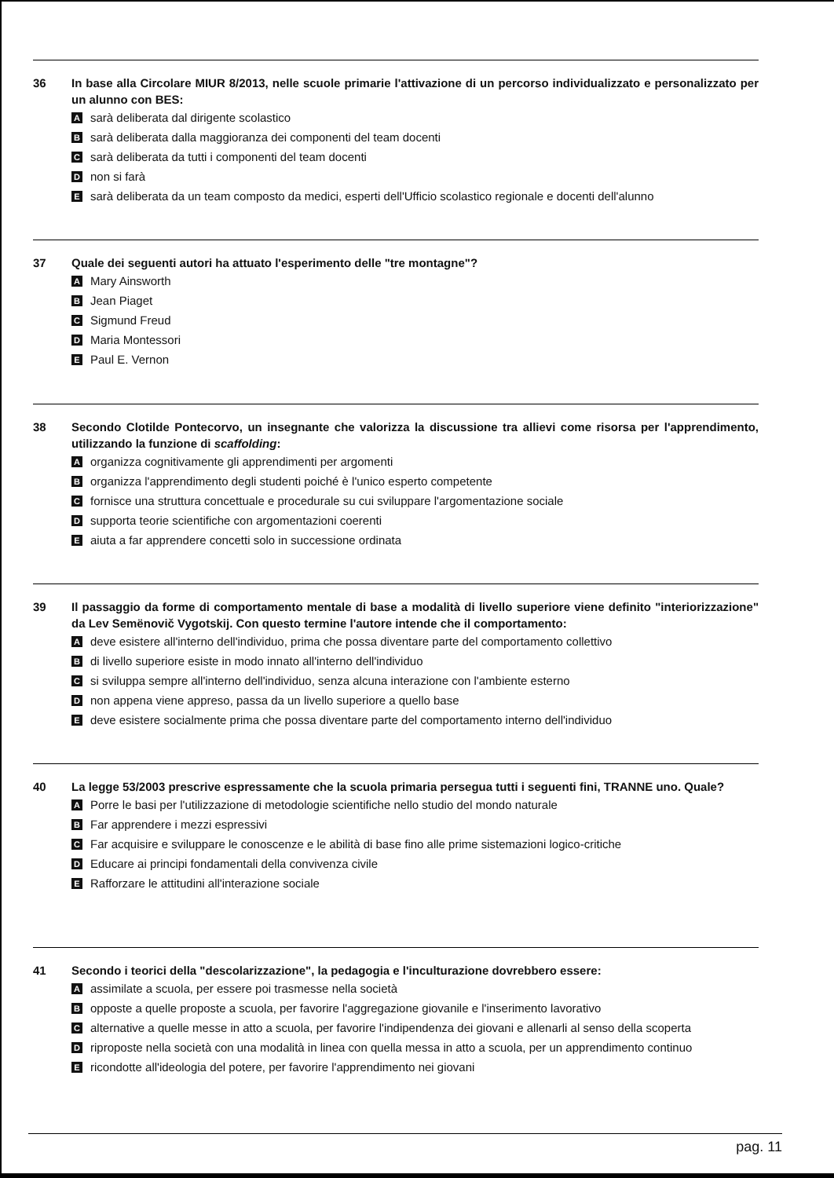36 In base alla Circolare MIUR 8/2013, nelle scuole primarie l'attivazione di un percorso individualizzato e personalizzato per un alunno con BES:
Asarà deliberata dal dirigente scolastico
Bsarà deliberata dalla maggioranza dei componenti del team docenti
Csarà deliberata da tutti i componenti del team docenti
Dnon si farà
Esarà deliberata da un team composto da medici, esperti dell'Ufficio scolastico regionale e docenti dell'alunno
37 Quale dei seguenti autori ha attuato l'esperimento delle "tre montagne"?
A Mary Ainsworth
B Jean Piaget
C Sigmund Freud
D Maria Montessori
E Paul E. Vernon
38 Secondo Clotilde Pontecorvo, un insegnante che valorizza la discussione tra allievi come risorsa per l'apprendimento, utilizzando la funzione di scaffolding:
Aorganizza cognitivamente gli apprendimenti per argomenti
Borganizza l'apprendimento degli studenti poiché è l'unico esperto competente
Cfornisce una struttura concettuale e procedurale su cui sviluppare l'argomentazione sociale
Dsupporta teorie scientifiche con argomentazioni coerenti
Eaiuta a far apprendere concetti solo in successione ordinata
39 Il passaggio da forme di comportamento mentale di base a modalità di livello superiore viene definito "interiorizzazione" da Lev Semënovič Vygotskij. Con questo termine l'autore intende che il comportamento:
Adeve esistere all'interno dell'individuo, prima che possa diventare parte del comportamento collettivo
Bdi livello superiore esiste in modo innato all'interno dell'individuo
Csi sviluppa sempre all'interno dell'individuo, senza alcuna interazione con l'ambiente esterno
Dnon appena viene appreso, passa da un livello superiore a quello base
Edeve esistere socialmente prima che possa diventare parte del comportamento interno dell'individuo
40 La legge 53/2003 prescrive espressamente che la scuola primaria persegua tutti i seguenti fini, TRANNE uno. Quale?
A Porre le basi per l'utilizzazione di metodologie scientifiche nello studio del mondo naturale
B Far apprendere i mezzi espressivi
C Far acquisire e sviluppare le conoscenze e le abilità di base fino alle prime sistemazioni logico-critiche
D Educare ai principi fondamentali della convivenza civile
E Rafforzare le attitudini all'interazione sociale
41 Secondo i teorici della "descolarizzazione", la pedagogia e l'inculturazione dovrebbero essere:
Aassimilate a scuola, per essere poi trasmesse nella società
Bopposte a quelle proposte a scuola, per favorire l'aggregazione giovanile e l'inserimento lavorativo
Calternative a quelle messe in atto a scuola, per favorire l'indipendenza dei giovani e allenarli al senso della scoperta
Driproposte nella società con una modalità in linea con quella messa in atto a scuola, per un apprendimento continuo
Ericondotte all'ideologia del potere, per favorire l'apprendimento nei giovani
pag. 11